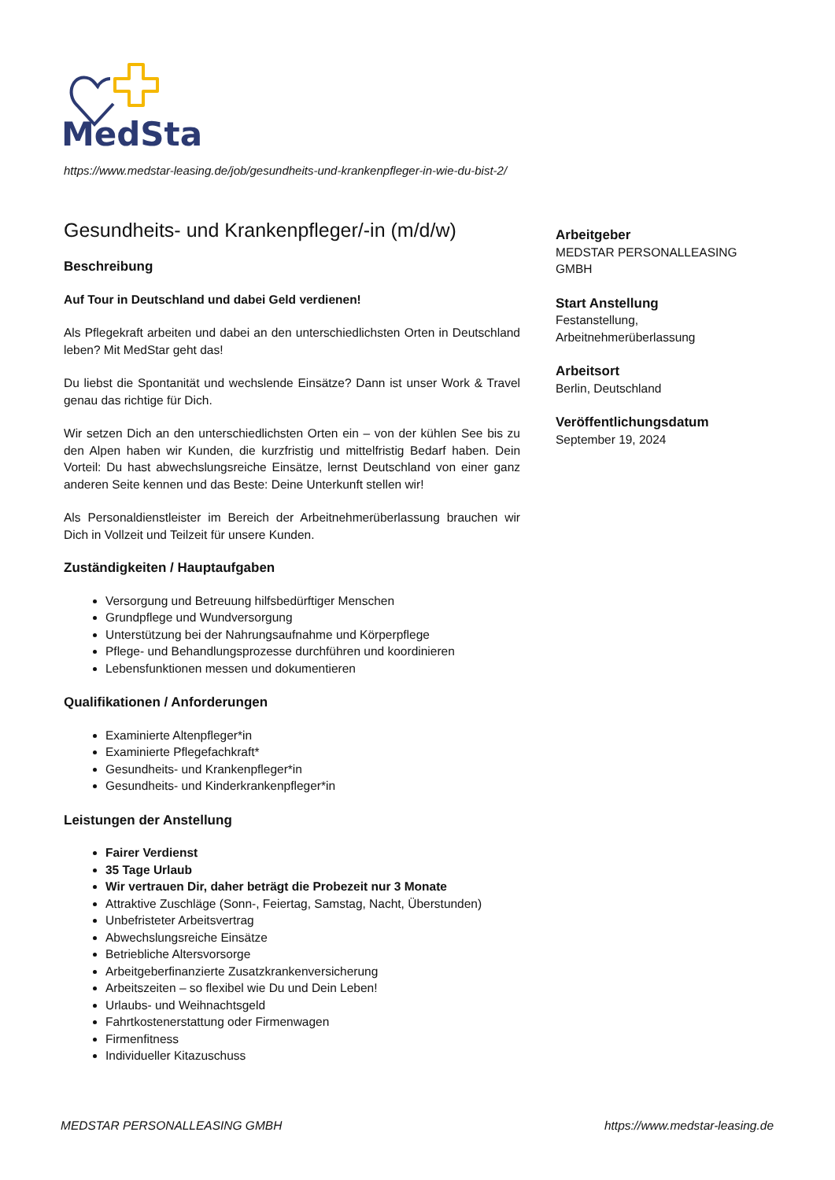MedStar
https://www.medstar-leasing.de/job/gesundheits-und-krankenpfleger-in-wie-du-bist-2/
Gesundheits- und Krankenpfleger/-in (m/d/w)
Beschreibung
Auf Tour in Deutschland und dabei Geld verdienen!
Als Pflegekraft arbeiten und dabei an den unterschiedlichsten Orten in Deutschland leben? Mit MedStar geht das!
Du liebst die Spontanität und wechslende Einsätze? Dann ist unser Work & Travel genau das richtige für Dich.
Wir setzen Dich an den unterschiedlichsten Orten ein – von der kühlen See bis zu den Alpen haben wir Kunden, die kurzfristig und mittelfristig Bedarf haben. Dein Vorteil: Du hast abwechslungsreiche Einsätze, lernst Deutschland von einer ganz anderen Seite kennen und das Beste: Deine Unterkunft stellen wir!
Als Personaldienstleister im Bereich der Arbeitnehmerüberlassung brauchen wir Dich in Vollzeit und Teilzeit für unsere Kunden.
Zuständigkeiten / Hauptaufgaben
Versorgung und Betreuung hilfsbedürftiger Menschen
Grundpflege und Wundversorgung
Unterstützung bei der Nahrungsaufnahme und Körperpflege
Pflege- und Behandlungsprozesse durchführen und koordinieren
Lebensfunktionen messen und dokumentieren
Qualifikationen / Anforderungen
Examinierte Altenpfleger*in
Examinierte Pflegefachkraft*
Gesundheits- und Krankenpfleger*in
Gesundheits- und Kinderkrankenpfleger*in
Leistungen der Anstellung
Fairer Verdienst
35 Tage Urlaub
Wir vertrauen Dir, daher beträgt die Probezeit nur 3 Monate
Attraktive Zuschläge (Sonn-, Feiertag, Samstag, Nacht, Überstunden)
Unbefristeter Arbeitsvertrag
Abwechslungsreiche Einsätze
Betriebliche Altersvorsorge
Arbeitgeberfinanzierte Zusatzkrankenversicherung
Arbeitszeiten – so flexibel wie Du und Dein Leben!
Urlaubs- und Weihnachtsgeld
Fahrtkostenerstattung oder Firmenwagen
Firmenfitness
Individueller Kitazuschuss
Arbeitgeber
MEDSTAR PERSONALLEASING GMBH
Start Anstellung
Festanstellung, Arbeitnehmerüberlassung
Arbeitsort
Berlin, Deutschland
Veröffentlichungsdatum
September 19, 2024
MEDSTAR PERSONALLEASING GMBH https://www.medstar-leasing.de